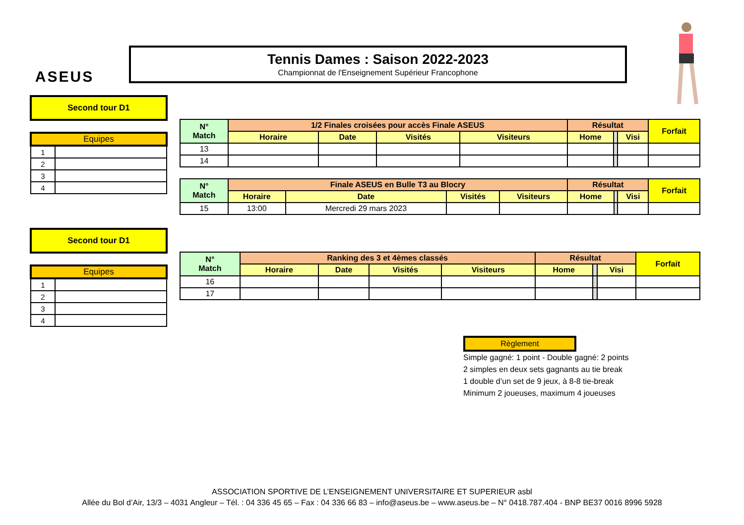ASEUS
Tennis Dames : Saison 2022-2023
Championnat de l'Enseignement Supérieur Francophone
Second tour D1
| Equipes | |
| --- | --- |
| 1 | |
| 2 | |
| 3 | |
| 4 | |
| N° Match | 1/2 Finales croisées pour accès Finale ASEUS | | | | Résultat | | | Forfait |
| --- | --- | --- | --- | --- | --- | --- | --- | --- |
| | Horaire | Date | Visités | Visiteurs | Home | | Visi | |
| 13 | | | | | | | | |
| 14 | | | | | | | | |
| N° Match | Finale ASEUS en Bulle T3 au Blocry | | | | Résultat | | | Forfait |
| --- | --- | --- | --- | --- | --- | --- | --- | --- |
| | Horaire | Date | Visités | Visiteurs | Home | | Visi | |
| 15 | 13:00 | Mercredi 29 mars 2023 | | | | | | |
Second tour D1
| Equipes | |
| --- | --- |
| 1 | |
| 2 | |
| 3 | |
| 4 | |
| N° Match | Ranking des 3 et 4èmes classés | | | | Résultat | | | Forfait |
| --- | --- | --- | --- | --- | --- | --- | --- | --- |
| | Horaire | Date | Visités | Visiteurs | Home | | Visi | |
| 16 | | | | | | | | |
| 17 | | | | | | | | |
Règlement
Simple gagné: 1 point - Double gagné: 2 points
2 simples en deux sets gagnants au tie break
1 double d’un set de 9 jeux, à 8-8 tie-break
Minimum 2 joueuses, maximum 4 joueuses
ASSOCIATION SPORTIVE DE L’ENSEIGNEMENT UNIVERSITAIRE ET SUPERIEUR asbl
Allée du Bol d’Air, 13/3 – 4031 Angleur – Tél. : 04 336 45 65 – Fax : 04 336 66 83 – info@aseus.be – www.aseus.be – N° 0418.787.404 - BNP BE37 0016 8996 5928